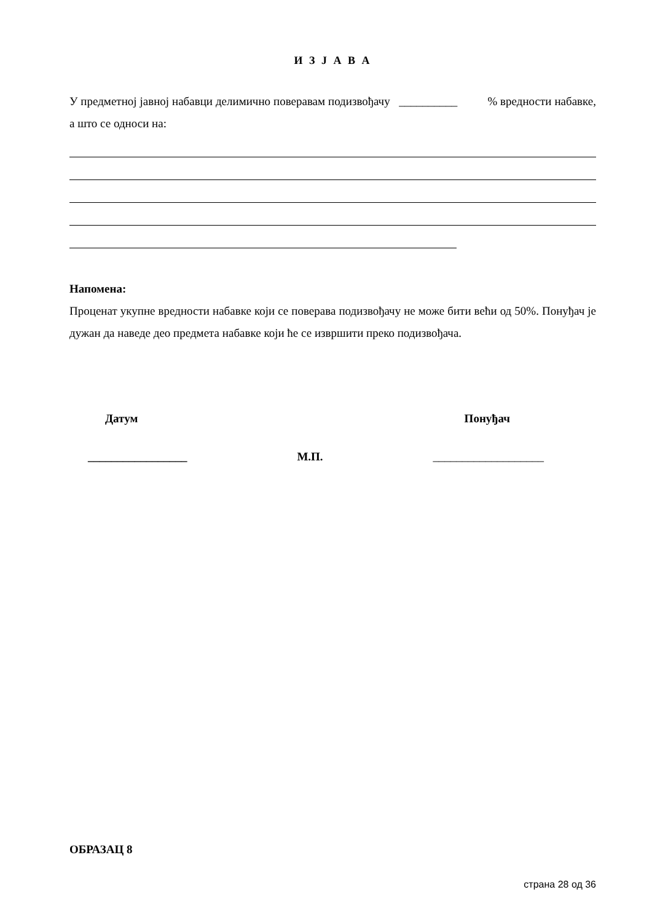И З Ј А В А
У предметној јавној набавци делимично поверавам подизвођачу __________ % вредности набавке, а што се односи на:
Напомена:
Проценат укупне вредности набавке који се поверава подизвођачу не може бити већи од 50%. Понуђач је дужан да наведе део предмета набавке који ће се извршити преко подизвођача.
Датум Понуђач
_________________ М.П. ___________________
ОБРАЗАЦ 8
страна 28 од 36